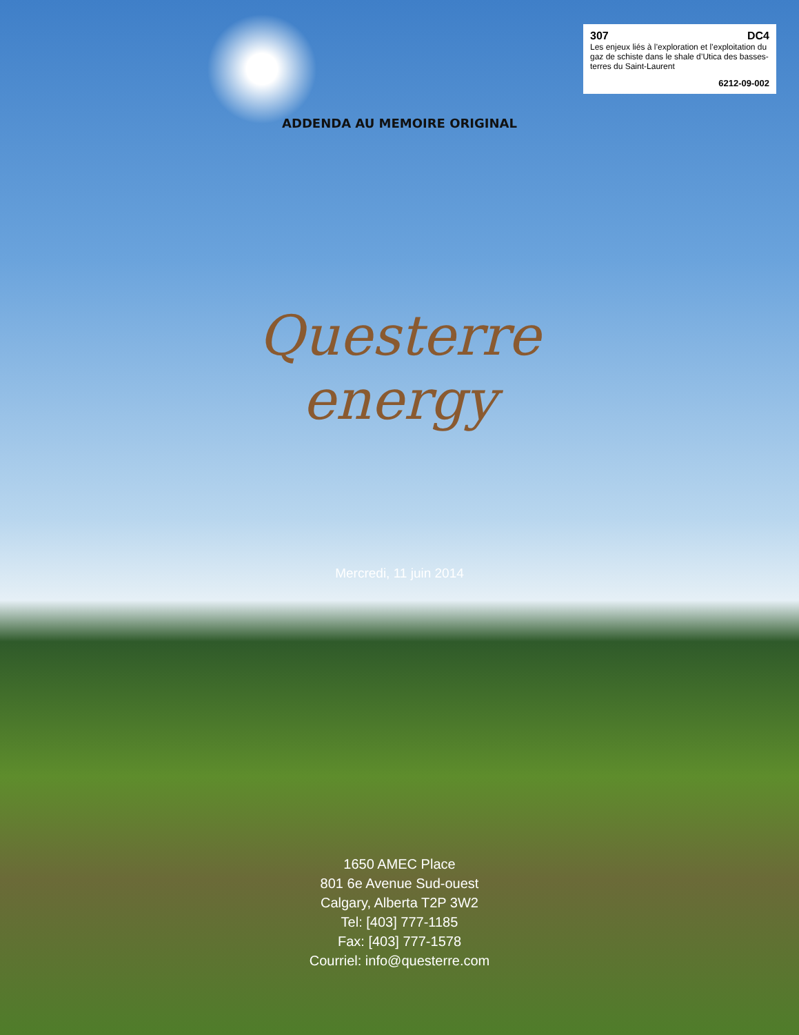307 DC4
Les enjeux liés à l’exploration et l’exploitation du gaz de schiste dans le shale d’Utica des basses-terres du Saint-Laurent
6212-09-002
ADDENDA AU MEMOIRE ORIGINAL
Questerre
energy
Mercredi, 11 juin 2014
1650 AMEC Place
801 6e Avenue Sud-ouest
Calgary, Alberta T2P 3W2
Tel: [403] 777-1185
Fax: [403] 777-1578
Courriel: info@questerre.com